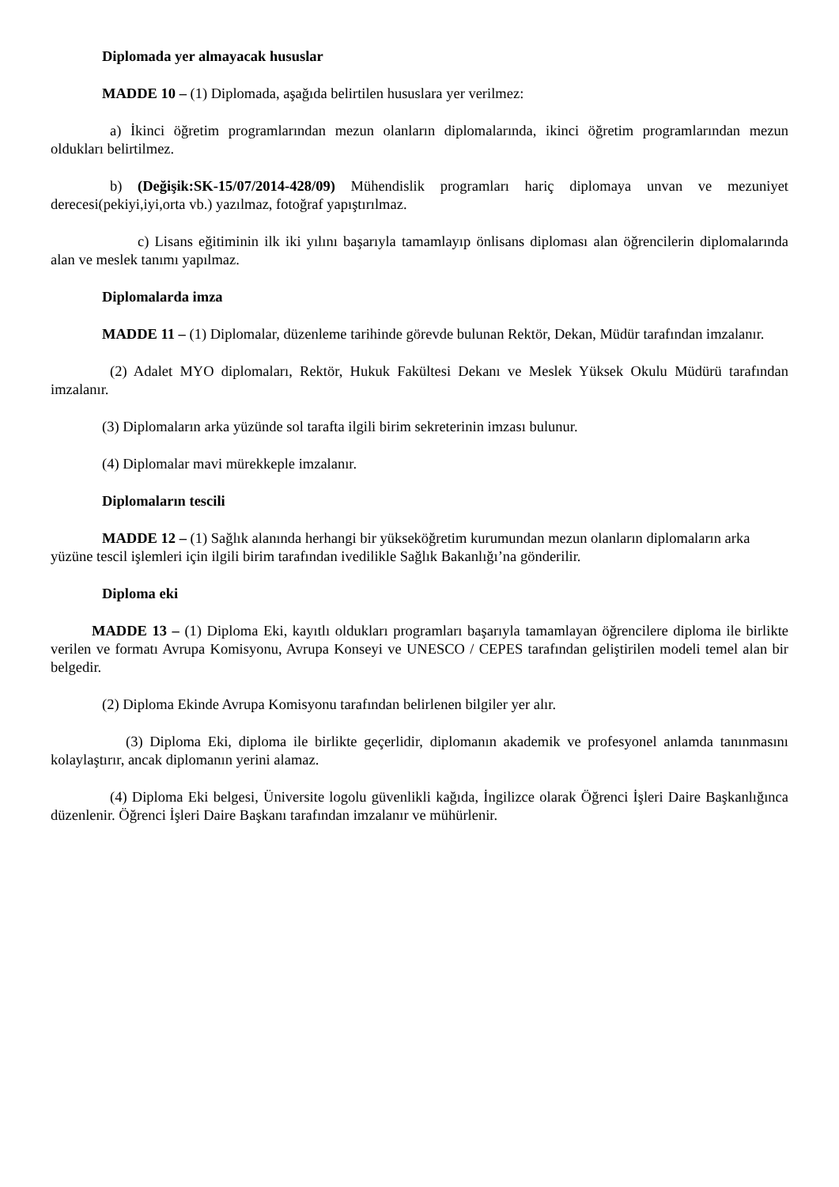Diplomada yer almayacak hususlar
MADDE 10 – (1) Diplomada, aşağıda belirtilen hususlara yer verilmez:
a) İkinci öğretim programlarından mezun olanların diplomalarında, ikinci öğretim programlarından mezun oldukları belirtilmez.
b) (Değişik:SK-15/07/2014-428/09) Mühendislik programları hariç diplomaya unvan ve mezuniyet derecesi(pekiyi,iyi,orta vb.) yazılmaz, fotoğraf yapıştırılmaz.
c) Lisans eğitiminin ilk iki yılını başarıyla tamamlayıp önlisans diploması alan öğrencilerin diplomalarında alan ve meslek tanımı yapılmaz.
Diplomalarda imza
MADDE 11 – (1) Diplomalar, düzenleme tarihinde görevde bulunan Rektör, Dekan, Müdür tarafından imzalanır.
(2) Adalet MYO diplomaları, Rektör, Hukuk Fakültesi Dekanı ve Meslek Yüksek Okulu Müdürü tarafından imzalanır.
(3) Diplomaların arka yüzünde sol tarafta ilgili birim sekreterinin imzası bulunur.
(4) Diplomalar mavi mürekkeple imzalanır.
Diplomaların tescili
MADDE 12 – (1) Sağlık alanında herhangi bir yükseköğretim kurumundan mezun olanların diplomaların arka yüzüne tescil işlemleri için ilgili birim tarafından ivedilikle Sağlık Bakanlığı’na gönderilir.
Diploma eki
MADDE 13 – (1) Diploma Eki, kayıtlı oldukları programları başarıyla tamamlayan öğrencilere diploma ile birlikte verilen ve formatı Avrupa Komisyonu, Avrupa Konseyi ve UNESCO / CEPES tarafından geliştirilen modeli temel alan bir belgedir.
(2) Diploma Ekinde Avrupa Komisyonu tarafından belirlenen bilgiler yer alır.
(3) Diploma Eki, diploma ile birlikte geçerlidir, diplomanın akademik ve profesyonel anlamda tanınmasını kolaylaştırır, ancak diplomanın yerini alamaz.
(4) Diploma Eki belgesi, Üniversite logolu güvenlikli kağıda, İngilizce olarak Öğrenci İşleri Daire Başkanlığınca düzenlenir. Öğrenci İşleri Daire Başkanı tarafından imzalanır ve mühürlenir.